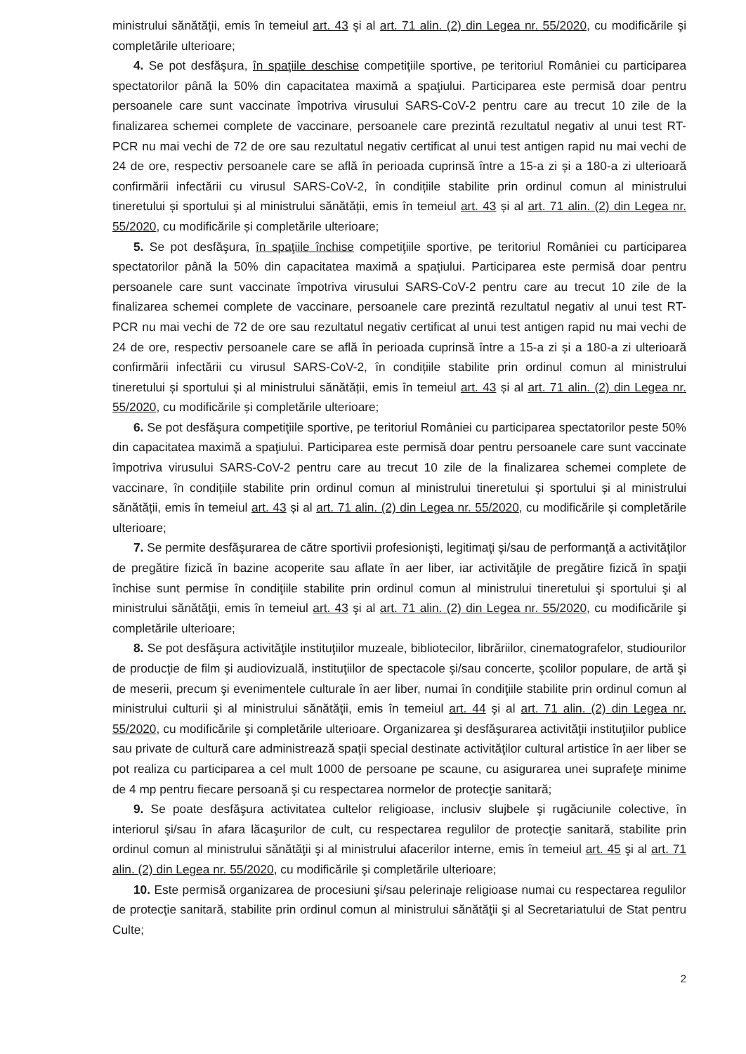ministrului sănătăţii, emis în temeiul art. 43 şi al art. 71 alin. (2) din Legea nr. 55/2020, cu modificările şi completările ulterioare;
4. Se pot desfăşura, în spaţiile deschise competiţiile sportive, pe teritoriul României cu participarea spectatorilor până la 50% din capacitatea maximă a spaţiului. Participarea este permisă doar pentru persoanele care sunt vaccinate împotriva virusului SARS-CoV-2 pentru care au trecut 10 zile de la finalizarea schemei complete de vaccinare, persoanele care prezintă rezultatul negativ al unui test RT-PCR nu mai vechi de 72 de ore sau rezultatul negativ certificat al unui test antigen rapid nu mai vechi de 24 de ore, respectiv persoanele care se află în perioada cuprinsă între a 15-a zi și a 180-a zi ulterioară confirmării infectării cu virusul SARS-CoV-2, în condițiile stabilite prin ordinul comun al ministrului tineretului și sportului și al ministrului sănătății, emis în temeiul art. 43 și al art. 71 alin. (2) din Legea nr. 55/2020, cu modificările și completările ulterioare;
5. Se pot desfăşura, în spaţiile închise competiţiile sportive, pe teritoriul României cu participarea spectatorilor până la 50% din capacitatea maximă a spaţiului. Participarea este permisă doar pentru persoanele care sunt vaccinate împotriva virusului SARS-CoV-2 pentru care au trecut 10 zile de la finalizarea schemei complete de vaccinare, persoanele care prezintă rezultatul negativ al unui test RT-PCR nu mai vechi de 72 de ore sau rezultatul negativ certificat al unui test antigen rapid nu mai vechi de 24 de ore, respectiv persoanele care se află în perioada cuprinsă între a 15-a zi și a 180-a zi ulterioară confirmării infectării cu virusul SARS-CoV-2, în condițiile stabilite prin ordinul comun al ministrului tineretului și sportului și al ministrului sănătății, emis în temeiul art. 43 și al art. 71 alin. (2) din Legea nr. 55/2020, cu modificările și completările ulterioare;
6. Se pot desfăşura competiţiile sportive, pe teritoriul României cu participarea spectatorilor peste 50% din capacitatea maximă a spaţiului. Participarea este permisă doar pentru persoanele care sunt vaccinate împotriva virusului SARS-CoV-2 pentru care au trecut 10 zile de la finalizarea schemei complete de vaccinare, în condițiile stabilite prin ordinul comun al ministrului tineretului și sportului și al ministrului sănătății, emis în temeiul art. 43 și al art. 71 alin. (2) din Legea nr. 55/2020, cu modificările și completările ulterioare;
7. Se permite desfăşurarea de către sportivii profesionişti, legitimaţi şi/sau de performanţă a activităţilor de pregătire fizică în bazine acoperite sau aflate în aer liber, iar activităţile de pregătire fizică în spaţii închise sunt permise în condiţiile stabilite prin ordinul comun al ministrului tineretului şi sportului şi al ministrului sănătăţii, emis în temeiul art. 43 şi al art. 71 alin. (2) din Legea nr. 55/2020, cu modificările şi completările ulterioare;
8. Se pot desfăşura activităţile instituţiilor muzeale, bibliotecilor, librăriilor, cinematografelor, studiourilor de producţie de film şi audiovizuală, instituţiilor de spectacole şi/sau concerte, şcolilor populare, de artă şi de meserii, precum şi evenimentele culturale în aer liber, numai în condiţiile stabilite prin ordinul comun al ministrului culturii şi al ministrului sănătăţii, emis în temeiul art. 44 şi al art. 71 alin. (2) din Legea nr. 55/2020, cu modificările şi completările ulterioare. Organizarea şi desfăşurarea activităţii instituţiilor publice sau private de cultură care administrează spaţii special destinate activităţilor cultural artistice în aer liber se pot realiza cu participarea a cel mult 1000 de persoane pe scaune, cu asigurarea unei suprafeţe minime de 4 mp pentru fiecare persoană şi cu respectarea normelor de protecţie sanitară;
9. Se poate desfăşura activitatea cultelor religioase, inclusiv slujbele şi rugăciunile colective, în interiorul şi/sau în afara lăcaşurilor de cult, cu respectarea regulilor de protecţie sanitară, stabilite prin ordinul comun al ministrului sănătăţii şi al ministrului afacerilor interne, emis în temeiul art. 45 şi al art. 71 alin. (2) din Legea nr. 55/2020, cu modificările şi completările ulterioare;
10. Este permisă organizarea de procesiuni şi/sau pelerinaje religioase numai cu respectarea regulilor de protecţie sanitară, stabilite prin ordinul comun al ministrului sănătăţii şi al Secretariatului de Stat pentru Culte;
2